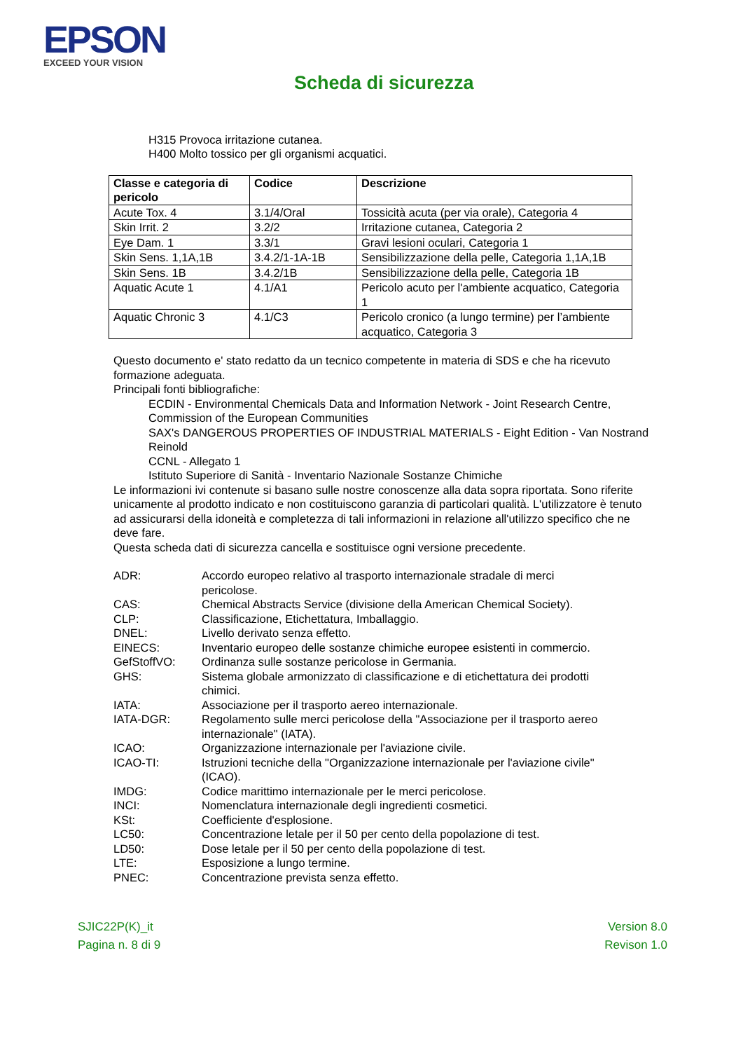EPSON
EXCEED YOUR VISION
Scheda di sicurezza
H315 Provoca irritazione cutanea.
H400 Molto tossico per gli organismi acquatici.
| Classe e categoria di pericolo | Codice | Descrizione |
| --- | --- | --- |
| Acute Tox. 4 | 3.1/4/Oral | Tossicità acuta (per via orale), Categoria 4 |
| Skin Irrit. 2 | 3.2/2 | Irritazione cutanea, Categoria 2 |
| Eye Dam. 1 | 3.3/1 | Gravi lesioni oculari, Categoria 1 |
| Skin Sens. 1,1A,1B | 3.4.2/1-1A-1B | Sensibilizzazione della pelle, Categoria 1,1A,1B |
| Skin Sens. 1B | 3.4.2/1B | Sensibilizzazione della pelle, Categoria 1B |
| Aquatic Acute 1 | 4.1/A1 | Pericolo acuto per l'ambiente acquatico, Categoria 1 |
| Aquatic Chronic 3 | 4.1/C3 | Pericolo cronico (a lungo termine) per l’ambiente acquatico, Categoria 3 |
Questo documento e' stato redatto da un tecnico competente in materia di SDS e che ha ricevuto formazione adeguata.
Principali fonti bibliografiche:
ECDIN - Environmental Chemicals Data and Information Network - Joint Research Centre, Commission of the European Communities
SAX's DANGEROUS PROPERTIES OF INDUSTRIAL MATERIALS - Eight Edition - Van Nostrand Reinold
CCNL - Allegato 1
Istituto Superiore di Sanità - Inventario Nazionale Sostanze Chimiche
Le informazioni ivi contenute si basano sulle nostre conoscenze alla data sopra riportata. Sono riferite unicamente al prodotto indicato e non costituiscono garanzia di particolari qualità. L'utilizzatore è tenuto ad assicurarsi della idoneità e completezza di tali informazioni in relazione all'utilizzo specifico che ne deve fare.
Questa scheda dati di sicurezza cancella e sostituisce ogni versione precedente.
ADR: Accordo europeo relativo al trasporto internazionale stradale di merci pericolose.
CAS: Chemical Abstracts Service (divisione della American Chemical Society).
CLP: Classificazione, Etichettatura, Imballaggio.
DNEL: Livello derivato senza effetto.
EINECS: Inventario europeo delle sostanze chimiche europee esistenti in commercio.
GefStoffVO: Ordinanza sulle sostanze pericolose in Germania.
GHS: Sistema globale armonizzato di classificazione e di etichettatura dei prodotti chimici.
IATA: Associazione per il trasporto aereo internazionale.
IATA-DGR: Regolamento sulle merci pericolose della "Associazione per il trasporto aereo internazionale" (IATA).
ICAO: Organizzazione internazionale per l'aviazione civile.
ICAO-TI: Istruzioni tecniche della "Organizzazione internazionale per l'aviazione civile" (ICAO).
IMDG: Codice marittimo internazionale per le merci pericolose.
INCI: Nomenclatura internazionale degli ingredienti cosmetici.
KSt: Coefficiente d'esplosione.
LC50: Concentrazione letale per il 50 per cento della popolazione di test.
LD50: Dose letale per il 50 per cento della popolazione di test.
LTE: Esposizione a lungo termine.
PNEC: Concentrazione prevista senza effetto.
SJIC22P(K)_it
Pagina n. 8 di 9
Version 8.0
Revison 1.0